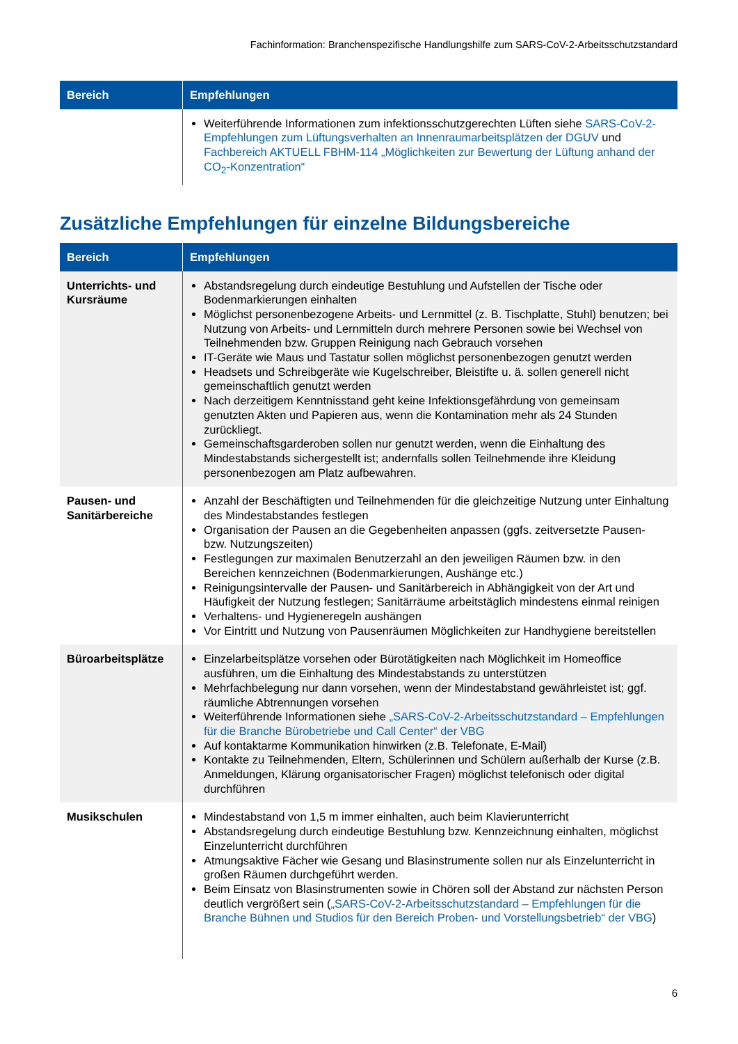Fachinformation: Branchenspezifische Handlungshilfe zum SARS-CoV-2-Arbeitsschutzstandard
| Bereich | Empfehlungen |
| --- | --- |
| | Weiterführende Informationen zum infektionsschutzgerechten Lüften siehe SARS-CoV-2-Empfehlungen zum Lüftungsverhalten an Innenraumarbeitsplätzen der DGUV und Fachbereich AKTUELL FBHM-114 „Möglichkeiten zur Bewertung der Lüftung anhand der CO<sub>2</sub>-Konzentration“ |
Zusätzliche Empfehlungen für einzelne Bildungsbereiche
| Bereich | Empfehlungen |
| --- | --- |
| Unterrichts- und Kursräume | Abstandsregelung durch eindeutige Bestuhlung und Aufstellen der Tische oder Bodenmarkierungen einhalten Möglichst personenbezogene Arbeits- und Lernmittel (z. B. Tischplatte, Stuhl) benutzen; bei Nutzung von Arbeits- und Lernmitteln durch mehrere Personen sowie bei Wechsel von Teilnehmenden bzw. Gruppen Reinigung nach Gebrauch vorsehen IT-Geräte wie Maus und Tastatur sollen möglichst personenbezogen genutzt werden Headsets und Schreibgeräte wie Kugelschreiber, Bleistifte u. ä. sollen generell nicht gemeinschaftlich genutzt werden Nach derzeitigem Kenntnisstand geht keine Infektionsgefährdung von gemeinsam genutzten Akten und Papieren aus, wenn die Kontamination mehr als 24 Stunden zurückliegt. Gemeinschaftsgarderoben sollen nur genutzt werden, wenn die Einhaltung des Mindestabstands sichergestellt ist; andernfalls sollen Teilnehmende ihre Kleidung personenbezogen am Platz aufbewahren. |
| Pausen- und Sanitärbereiche | Anzahl der Beschäftigten und Teilnehmenden für die gleichzeitige Nutzung unter Einhaltung des Mindestabstandes festlegen Organisation der Pausen an die Gegebenheiten anpassen (ggfs. zeitversetzte Pausen- bzw. Nutzungszeiten) Festlegungen zur maximalen Benutzerzahl an den jeweiligen Räumen bzw. in den Bereichen kennzeichnen (Bodenmarkierungen, Aushänge etc.) Reinigungsintervalle der Pausen- und Sanitärbereich in Abhängigkeit von der Art und Häufigkeit der Nutzung festlegen; Sanitärräume arbeitstäglich mindestens einmal reinigen Verhaltens- und Hygieneregeln aushängen Vor Eintritt und Nutzung von Pausenräumen Möglichkeiten zur Handhygiene bereitstellen |
| Büroarbeitsplätze | Einzelarbeitsplätze vorsehen oder Bürotätigkeiten nach Möglichkeit im Homeoffice ausführen, um die Einhaltung des Mindestabstands zu unterstützen Mehrfachbelegung nur dann vorsehen, wenn der Mindestabstand gewährleistet ist; ggf. räumliche Abtrennungen vorsehen Weiterführende Informationen siehe „SARS-CoV-2-Arbeitsschutzstandard – Empfehlungen für die Branche Bürobetriebe und Call Center“ der VBG Auf kontaktarme Kommunikation hinwirken (z.B. Telefonate, E-Mail) Kontakte zu Teilnehmenden, Eltern, Schülerinnen und Schülern außerhalb der Kurse (z.B. Anmeldungen, Klärung organisatorischer Fragen) möglichst telefonisch oder digital durchführen |
| Musikschulen | Mindestabstand von 1,5 m immer einhalten, auch beim Klavierunterricht Abstandsregelung durch eindeutige Bestuhlung bzw. Kennzeichnung einhalten, möglichst Einzelunterricht durchführen Atmungsaktive Fächer wie Gesang und Blasinstrumente sollen nur als Einzelunterricht in großen Räumen durchgeführt werden. Beim Einsatz von Blasinstrumenten sowie in Chören soll der Abstand zur nächsten Person deutlich vergrößert sein ( „SARS-CoV-2-Arbeitsschutzstandard – Empfehlungen für die Branche Bühnen und Studios für den Bereich Proben- und Vorstellungsbetrieb“ der VBG ) |
6